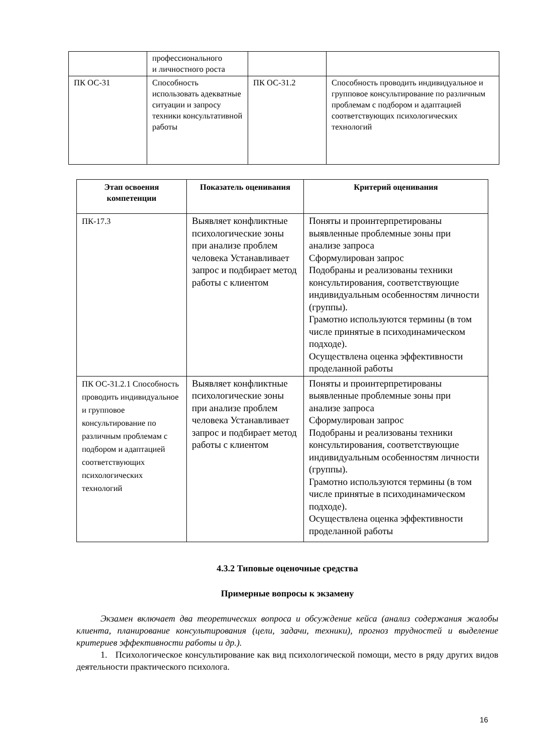| | профессионального и личностного роста | | |
| ПК ОС-31 | Способность использовать адекватные ситуации и запросу техники консультативной работы | ПК ОС-31.2 | Способность проводить индивидуальное и групповое консультирование по различным проблемам с подбором и адаптацией соответствующих психологических технологий |
| Этап освоения компетенции | Показатель оценивания | Критерий оценивания |
| --- | --- | --- |
| ПК-17.3 | Выявляет конфликтные психологические зоны при анализе проблем человека Устанавливает запрос и подбирает метод работы с клиентом | Поняты и проинтерпретированы выявленные проблемные зоны при анализе запроса Сформулирован запрос Подобраны и реализованы техники консультирования, соответствующие индивидуальным особенностям личности (группы). Грамотно используются термины (в том числе принятые в психодинамическом подходе). Осуществлена оценка эффективности проделанной работы |
| ПК ОС-31.2.1 Способность проводить индивидуальное и групповое консультирование по различным проблемам с подбором и адаптацией соответствующих психологических технологий | Выявляет конфликтные психологические зоны при анализе проблем человека Устанавливает запрос и подбирает метод работы с клиентом | Поняты и проинтерпретированы выявленные проблемные зоны при анализе запроса Сформулирован запрос Подобраны и реализованы техники консультирования, соответствующие индивидуальным особенностям личности (группы). Грамотно используются термины (в том числе принятые в психодинамическом подходе). Осуществлена оценка эффективности проделанной работы |
4.3.2 Типовые оценочные средства
Примерные вопросы к экзамену
Экзамен включает два теоретических вопроса и обсуждение кейса (анализ содержания жалобы клиента, планирование консультирования (цели, задачи, техники), прогноз трудностей и выделение критериев эффективности работы и др.).
1. Психологическое консультирование как вид психологической помощи, место в ряду других видов деятельности практического психолога.
16